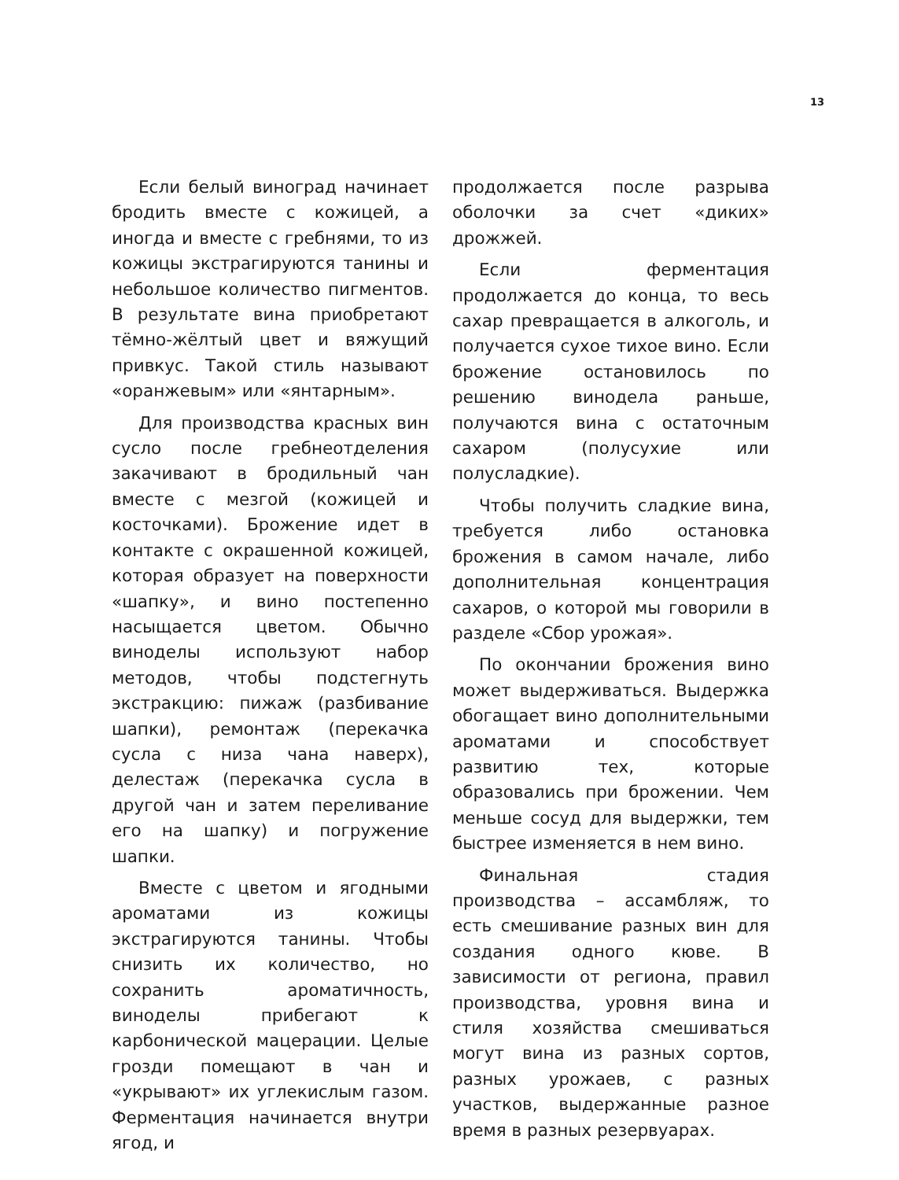13
Если белый виноград начинает бродить вместе с кожицей, а иногда и вместе с гребнями, то из кожицы экстрагируются танины и небольшое количество пигментов. В результате вина приобретают тёмно-жёлтый цвет и вяжущий привкус. Такой стиль называют «оранжевым» или «янтарным».
Для производства красных вин сусло после гребнеотделения закачивают в бродильный чан вместе с мезгой (кожицей и косточками). Брожение идет в контакте с окрашенной кожицей, которая образует на поверхности «шапку», и вино постепенно насыщается цветом. Обычно виноделы используют набор методов, чтобы подстегнуть экстракцию: пижаж (разбивание шапки), ремонтаж (перекачка сусла с низа чана наверх), делестаж (перекачка сусла в другой чан и затем переливание его на шапку) и погружение шапки.
Вместе с цветом и ягодными ароматами из кожицы экстрагируются танины. Чтобы снизить их количество, но сохранить ароматичность, виноделы прибегают к карбонической мацерации. Целые грозди помещают в чан и «укрывают» их углекислым газом. Ферментация начинается внутри ягод, и
продолжается после разрыва оболочки за счет «диких» дрожжей.
Если ферментация продолжается до конца, то весь сахар превращается в алкоголь, и получается сухое тихое вино. Если брожение остановилось по решению винодела раньше, получаются вина с остаточным сахаром (полусухие или полусладкие).
Чтобы получить сладкие вина, требуется либо остановка брожения в самом начале, либо дополнительная концентрация сахаров, о которой мы говорили в разделе «Сбор урожая».
По окончании брожения вино может выдерживаться. Выдержка обогащает вино дополнительными ароматами и способствует развитию тех, которые образовались при брожении. Чем меньше сосуд для выдержки, тем быстрее изменяется в нем вино.
Финальная стадия производства – ассамбляж, то есть смешивание разных вин для создания одного кюве. В зависимости от региона, правил производства, уровня вина и стиля хозяйства смешиваться могут вина из разных сортов, разных урожаев, с разных участков, выдержанные разное время в разных резервуарах.